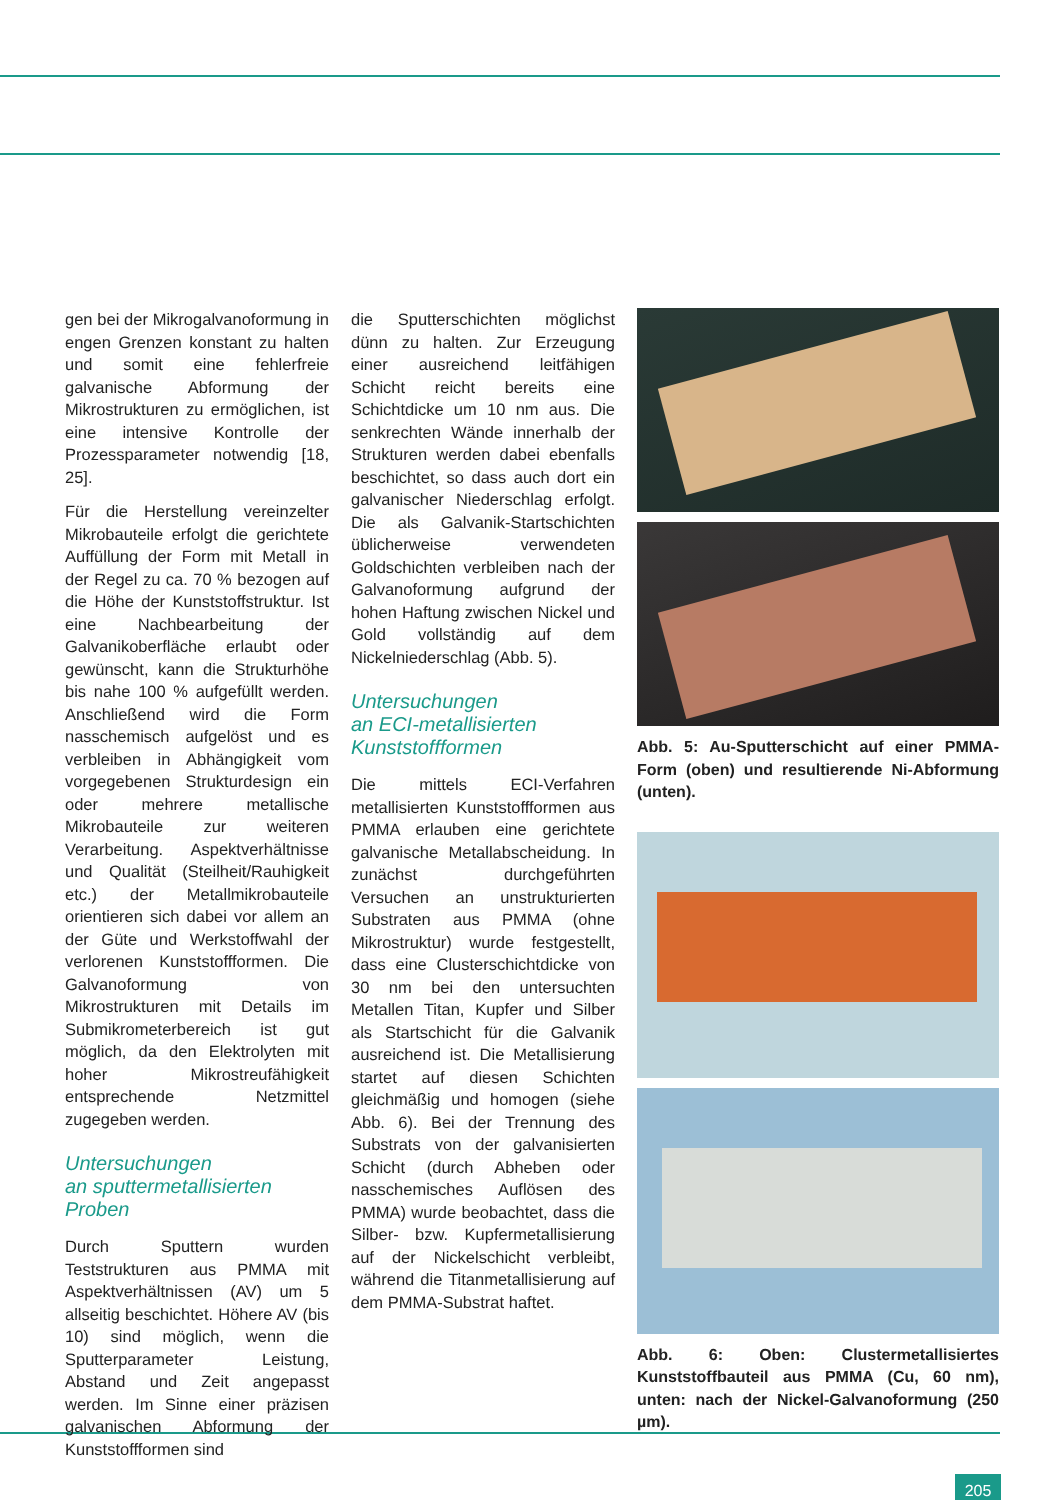gen bei der Mikrogalvanoformung in engen Grenzen konstant zu halten und somit eine fehlerfreie galvanische Abformung der Mikrostrukturen zu ermöglichen, ist eine intensive Kontrolle der Prozessparameter notwendig [18, 25].
Für die Herstellung vereinzelter Mikrobauteile erfolgt die gerichtete Auffüllung der Form mit Metall in der Regel zu ca. 70 % bezogen auf die Höhe der Kunststoffstruktur. Ist eine Nachbearbeitung der Galvanikoberfläche erlaubt oder gewünscht, kann die Strukturhöhe bis nahe 100 % aufgefüllt werden. Anschließend wird die Form nasschemisch aufgelöst und es verbleiben in Abhängigkeit vom vorgegebenen Strukturdesign ein oder mehrere metallische Mikrobauteile zur weiteren Verarbeitung. Aspektverhältnisse und Qualität (Steilheit/Rauhigkeit etc.) der Metallmikrobauteile orientieren sich dabei vor allem an der Güte und Werkstoffwahl der verlorenen Kunststoffformen. Die Galvanoformung von Mikrostrukturen mit Details im Submikrometerbereich ist gut möglich, da den Elektrolyten mit hoher Mikrostreufähigkeit entsprechende Netzmittel zugegeben werden.
Untersuchungen
an sputtermetallisierten
Proben
Durch Sputtern wurden Teststrukturen aus PMMA mit Aspektverhältnissen (AV) um 5 allseitig beschichtet. Höhere AV (bis 10) sind möglich, wenn die Sputterparameter Leistung, Abstand und Zeit angepasst werden. Im Sinne einer präzisen galvanischen Abformung der Kunststoffformen sind
die Sputterschichten möglichst dünn zu halten. Zur Erzeugung einer ausreichend leitfähigen Schicht reicht bereits eine Schichtdicke um 10 nm aus. Die senkrechten Wände innerhalb der Strukturen werden dabei ebenfalls beschichtet, so dass auch dort ein galvanischer Niederschlag erfolgt. Die als Galvanik-Startschichten üblicherweise verwendeten Goldschichten verbleiben nach der Galvanoformung aufgrund der hohen Haftung zwischen Nickel und Gold vollständig auf dem Nickelniederschlag (Abb. 5).
Untersuchungen
an ECI-metallisierten
Kunststoffformen
Die mittels ECI-Verfahren metallisierten Kunststoffformen aus PMMA erlauben eine gerichtete galvanische Metallabscheidung. In zunächst durchgeführten Versuchen an unstrukturierten Substraten aus PMMA (ohne Mikrostruktur) wurde festgestellt, dass eine Clusterschichtdicke von 30 nm bei den untersuchten Metallen Titan, Kupfer und Silber als Startschicht für die Galvanik ausreichend ist. Die Metallisierung startet auf diesen Schichten gleichmäßig und homogen (siehe Abb. 6). Bei der Trennung des Substrats von der galvanisierten Schicht (durch Abheben oder nasschemisches Auflösen des PMMA) wurde beobachtet, dass die Silber- bzw. Kupfermetallisierung auf der Nickelschicht verbleibt, während die Titanmetallisierung auf dem PMMA-Substrat haftet.
Abb. 5: Au-Sputterschicht auf einer PMMA-Form (oben) und resultierende Ni-Abformung (unten).
Abb. 6: Oben: Clustermetallisiertes Kunststoffbauteil aus PMMA (Cu, 60 nm), unten: nach der Nickel-Galvanoformung (250 µm).
205